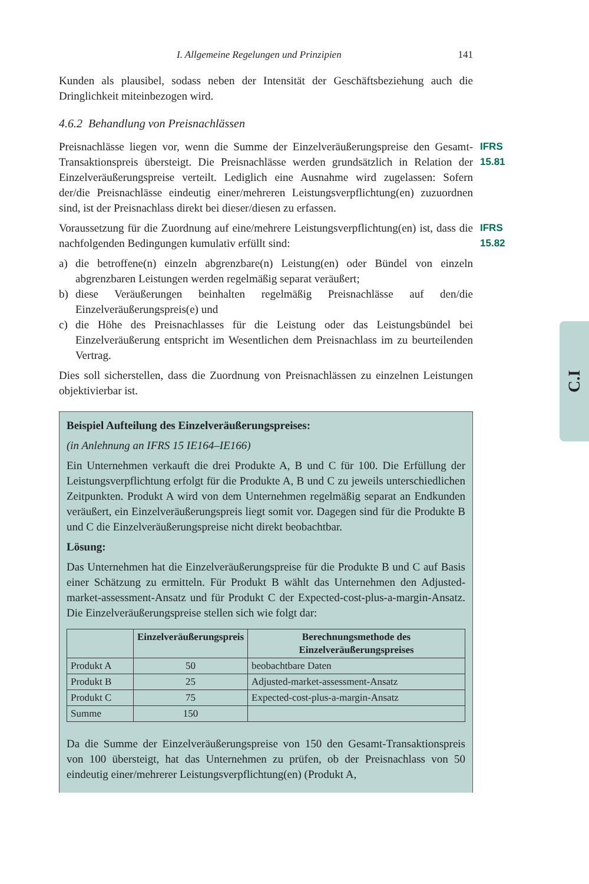I. Allgemeine Regelungen und Prinzipien 141
Kunden als plausibel, sodass neben der Intensität der Geschäftsbeziehung auch die Dringlichkeit miteinbezogen wird.
4.6.2 Behandlung von Preisnachlässen
IFRS 15.81
Preisnachlässe liegen vor, wenn die Summe der Einzelveräußerungspreise den Gesamt-Transaktionspreis übersteigt. Die Preisnachlässe werden grundsätzlich in Relation der Einzelveräußerungspreise verteilt. Lediglich eine Ausnahme wird zugelassen: Sofern der/die Preisnachlässe eindeutig einer/mehreren Leistungsverpflichtung(en) zuzuordnen sind, ist der Preisnachlass direkt bei dieser/diesen zu erfassen.
IFRS 15.82
Voraussetzung für die Zuordnung auf eine/mehrere Leistungsverpflichtung(en) ist, dass die nachfolgenden Bedingungen kumulativ erfüllt sind:
a) die betroffene(n) einzeln abgrenzbare(n) Leistung(en) oder Bündel von einzeln abgrenzbaren Leistungen werden regelmäßig separat veräußert;
b) diese Veräußerungen beinhalten regelmäßig Preisnachlässe auf den/die Einzelveräußerungspreis(e) und
c) die Höhe des Preisnachlasses für die Leistung oder das Leistungsbündel bei Einzelveräußerung entspricht im Wesentlichen dem Preisnachlass im zu beurteilenden Vertrag.
Dies soll sicherstellen, dass die Zuordnung von Preisnachlässen zu einzelnen Leistungen objektivierbar ist.
Beispiel Aufteilung des Einzelveräußerungspreises:
(in Anlehnung an IFRS 15 IE164–IE166)
Ein Unternehmen verkauft die drei Produkte A, B und C für 100. Die Erfüllung der Leistungsverpflichtung erfolgt für die Produkte A, B und C zu jeweils unterschiedlichen Zeitpunkten. Produkt A wird von dem Unternehmen regelmäßig separat an Endkunden veräußert, ein Einzelveräußerungspreis liegt somit vor. Dagegen sind für die Produkte B und C die Einzelveräußerungspreise nicht direkt beobachtbar.
Lösung:
Das Unternehmen hat die Einzelveräußerungspreise für die Produkte B und C auf Basis einer Schätzung zu ermitteln. Für Produkt B wählt das Unternehmen den Adjusted-market-assessment-Ansatz und für Produkt C der Expected-cost-plus-a-margin-Ansatz. Die Einzelveräußerungspreise stellen sich wie folgt dar:
| | Einzelveräußerungspreis | Berechnungsmethode des Einzelveräußerungspreises |
| --- | --- | --- |
| Produkt A | 50 | beobachtbare Daten |
| Produkt B | 25 | Adjusted-market-assessment-Ansatz |
| Produkt C | 75 | Expected-cost-plus-a-margin-Ansatz |
| Summe | 150 | |
Da die Summe der Einzelveräußerungspreise von 150 den Gesamt-Transaktionspreis von 100 übersteigt, hat das Unternehmen zu prüfen, ob der Preisnachlass von 50 eindeutig einer/mehrerer Leistungsverpflichtung(en) (Produkt A,
C.I